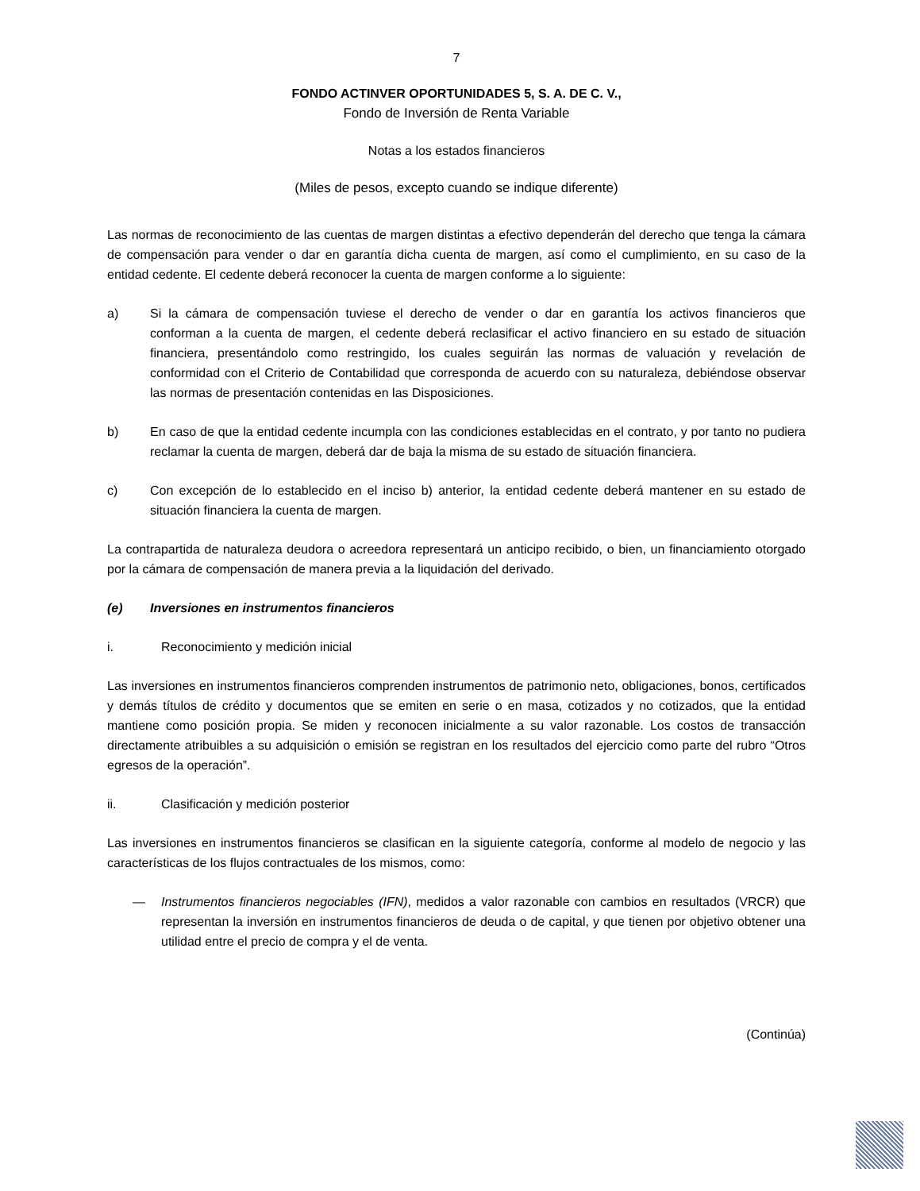7
FONDO ACTINVER OPORTUNIDADES 5, S. A. DE C. V.,
Fondo de Inversión de Renta Variable
Notas a los estados financieros
(Miles de pesos, excepto cuando se indique diferente)
Las normas de reconocimiento de las cuentas de margen distintas a efectivo dependerán del derecho que tenga la cámara de compensación para vender o dar en garantía dicha cuenta de margen, así como el cumplimiento, en su caso de la entidad cedente. El cedente deberá reconocer la cuenta de margen conforme a lo siguiente:
a) Si la cámara de compensación tuviese el derecho de vender o dar en garantía los activos financieros que conforman a la cuenta de margen, el cedente deberá reclasificar el activo financiero en su estado de situación financiera, presentándolo como restringido, los cuales seguirán las normas de valuación y revelación de conformidad con el Criterio de Contabilidad que corresponda de acuerdo con su naturaleza, debiéndose observar las normas de presentación contenidas en las Disposiciones.
b) En caso de que la entidad cedente incumpla con las condiciones establecidas en el contrato, y por tanto no pudiera reclamar la cuenta de margen, deberá dar de baja la misma de su estado de situación financiera.
c) Con excepción de lo establecido en el inciso b) anterior, la entidad cedente deberá mantener en su estado de situación financiera la cuenta de margen.
La contrapartida de naturaleza deudora o acreedora representará un anticipo recibido, o bien, un financiamiento otorgado por la cámara de compensación de manera previa a la liquidación del derivado.
(e) Inversiones en instrumentos financieros
i. Reconocimiento y medición inicial
Las inversiones en instrumentos financieros comprenden instrumentos de patrimonio neto, obligaciones, bonos, certificados y demás títulos de crédito y documentos que se emiten en serie o en masa, cotizados y no cotizados, que la entidad mantiene como posición propia. Se miden y reconocen inicialmente a su valor razonable. Los costos de transacción directamente atribuibles a su adquisición o emisión se registran en los resultados del ejercicio como parte del rubro “Otros egresos de la operación”.
ii. Clasificación y medición posterior
Las inversiones en instrumentos financieros se clasifican en la siguiente categoría, conforme al modelo de negocio y las características de los flujos contractuales de los mismos, como:
— Instrumentos financieros negociables (IFN), medidos a valor razonable con cambios en resultados (VRCR) que representan la inversión en instrumentos financieros de deuda o de capital, y que tienen por objetivo obtener una utilidad entre el precio de compra y el de venta.
(Continúa)